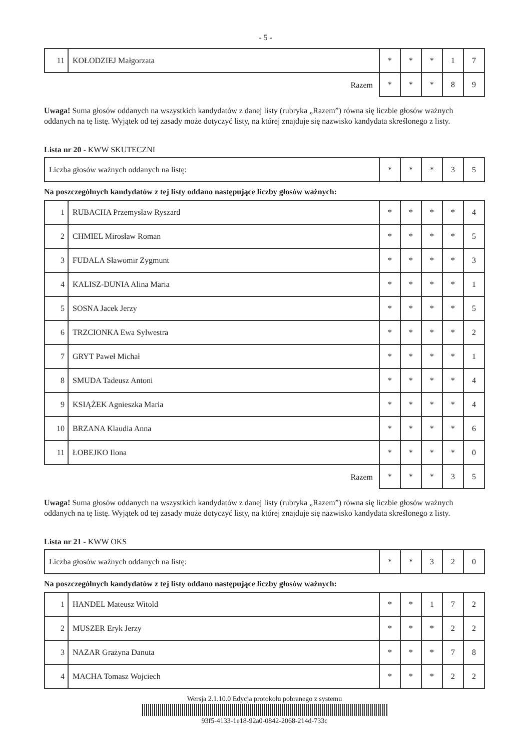- 5 -
| 11 | KOŁODZIEJ Małgorzata | * | * | * | 1 | 7 |
| Razem | | * | * | * | 8 | 9 |
Uwaga! Suma głosów oddanych na wszystkich kandydatów z danej listy (rubryka „Razem”) równa się liczbie głosów ważnych oddanych na tę listę. Wyjątek od tej zasady może dotyczyć listy, na której znajduje się nazwisko kandydata skreślonego z listy.
Lista nr 20 - KWW SKUTECZNI
| Liczba głosów ważnych oddanych na listę: | * | * | * | 3 | 5 |
Na poszczególnych kandydatów z tej listy oddano następujące liczby głosów ważnych:
| 1 | RUBACHA Przemysław Ryszard | * | * | * | * | 4 |
| 2 | CHMIEL Mirosław Roman | * | * | * | * | 5 |
| 3 | FUDALA Sławomir Zygmunt | * | * | * | * | 3 |
| 4 | KALISZ-DUNIA Alina Maria | * | * | * | * | 1 |
| 5 | SOSNA Jacek Jerzy | * | * | * | * | 5 |
| 6 | TRZCIONKA Ewa Sylwestra | * | * | * | * | 2 |
| 7 | GRYT Paweł Michał | * | * | * | * | 1 |
| 8 | SMUDA Tadeusz Antoni | * | * | * | * | 4 |
| 9 | KSIĄŻEK Agnieszka Maria | * | * | * | * | 4 |
| 10 | BRZANA Klaudia Anna | * | * | * | * | 6 |
| 11 | ŁOBEJKO Ilona | * | * | * | * | 0 |
| Razem | | * | * | * | 3 | 5 |
Uwaga! Suma głosów oddanych na wszystkich kandydatów z danej listy (rubryka „Razem”) równa się liczbie głosów ważnych oddanych na tę listę. Wyjątek od tej zasady może dotyczyć listy, na której znajduje się nazwisko kandydata skreślonego z listy.
Lista nr 21 - KWW OKS
| Liczba głosów ważnych oddanych na listę: | * | * | 3 | 2 | 0 |
Na poszczególnych kandydatów z tej listy oddano następujące liczby głosów ważnych:
| 1 | HANDEL Mateusz Witold | * | * | 1 | 7 | 2 |
| 2 | MUSZER Eryk Jerzy | * | * | * | 2 | 2 |
| 3 | NAZAR Grażyna Danuta | * | * | * | 7 | 8 |
| 4 | MACHA Tomasz Wojciech | * | * | * | 2 | 2 |
Wersja 2.1.10.0 Edycja protokołu pobranego z systemu
93f5-4133-1e18-92a0-0842-2068-214d-733c